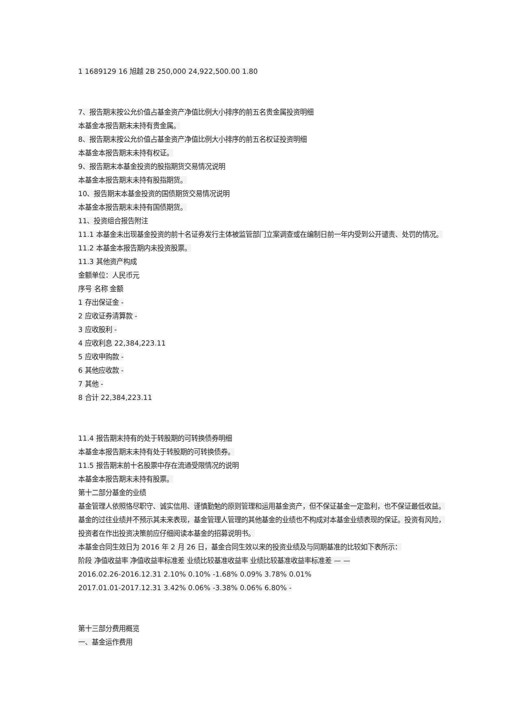1 1689129 16 旭越 2B 250,000 24,922,500.00 1.80
7、报告期末按公允价值占基金资产净值比例大小排序的前五名贵金属投资明细
本基金本报告期末未持有贵金属。
8、报告期末按公允价值占基金资产净值比例大小排序的前五名权证投资明细
本基金本报告期末未持有权证。
9、报告期末本基金投资的股指期货交易情况说明
本基金本报告期末未持有股指期货。
10、报告期末本基金投资的国债期货交易情况说明
本基金本报告期末未持有国债期货。
11、投资组合报告附注
11.1 本基金未出现基金投资的前十名证券发行主体被监管部门立案调查或在编制日前一年内受到公开谴责、处罚的情况。
11.2 本基金本报告期内未投资股票。
11.3 其他资产构成
金额单位：人民币元
序号 名称 金额
1 存出保证金 -
2 应收证券清算款 -
3 应收股利 -
4 应收利息 22,384,223.11
5 应收申购款 -
6 其他应收款 -
7 其他 -
8 合计 22,384,223.11
11.4 报告期末持有的处于转股期的可转换债券明细
本基金本报告期末未持有处于转股期的可转换债券。
11.5 报告期末前十名股票中存在流通受限情况的说明
本基金本报告期末未持有股票。
第十二部分基金的业绩
基金管理人依照恪尽职守、诚实信用、谨慎勤勉的原则管理和运用基金资产，但不保证基金一定盈利，也不保证最低收益。基金的过往业绩并不预示其未来表现，基金管理人管理的其他基金的业绩也不构成对本基金业绩表现的保证。投资有风险，投资者在作出投资决策前应仔细阅读本基金的招募说明书。
本基金合同生效日为 2016 年 2 月 26 日，基金合同生效以来的投资业绩及与同期基准的比较如下表所示：
阶段 净值收益率 净值收益率标准差 业绩比较基准收益率 业绩比较基准收益率标准差 — —
2016.02.26-2016.12.31 2.10% 0.10% -1.68% 0.09% 3.78% 0.01%
2017.01.01-2017.12.31 3.42% 0.06% -3.38% 0.06% 6.80% -
第十三部分费用概览
一、基金运作费用